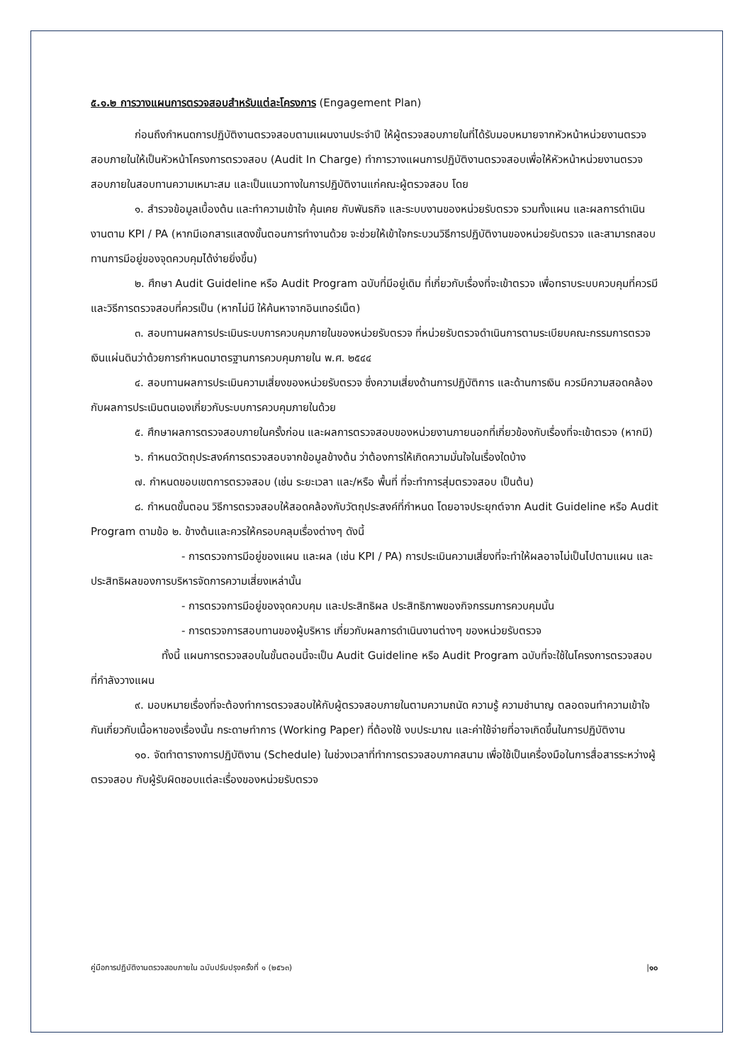๕.๑.๒ การวางแผนการตรวจสอบสำหรับแต่ละโครงการ (Engagement Plan)
ก่อนถึงกำหนดการปฏิบัติงานตรวจสอบตามแผนงานประจำปี ให้ผู้ตรวจสอบภายในที่ได้รับมอบหมายจากหัวหน้าหน่วยงานตรวจสอบภายในให้เป็นหัวหน้าโครงการตรวจสอบ (Audit In Charge) ทำการวางแผนการปฏิบัติงานตรวจสอบเพื่อให้หัวหน้าหน่วยงานตรวจสอบภายในสอบทานความเหมาะสม และเป็นแนวทางในการปฏิบัติงานแก่คณะผู้ตรวจสอบ โดย
๑. สำรวจข้อมูลเบื้องต้น และทำความเข้าใจ คุ้นเคย กับพันธกิจ และระบบงานของหน่วยรับตรวจ รวมทั้งแผน และผลการดำเนินงานตาม KPI / PA (หากมีเอกสารแสดงขั้นตอนการทำงานด้วย จะช่วยให้เข้าใจกระบวนวิธีการปฏิบัติงานของหน่วยรับตรวจ และสามารถสอบทานการมีอยู่ของจุดควบคุมได้ง่ายยิ่งขึ้น)
๒. ศึกษา Audit Guideline หรือ Audit Program ฉบับที่มีอยู่เดิม ที่เกี่ยวกับเรื่องที่จะเข้าตรวจ เพื่อทราบระบบควบคุมที่ควรมี และวิธีการตรวจสอบที่ควรเป็น (หากไม่มี ให้ค้นหาจากอินเทอร์เน็ต)
๓. สอบทานผลการประเมินระบบการควบคุมภายในของหน่วยรับตรวจ ที่หน่วยรับตรวจดำเนินการตามระเบียบคณะกรรมการตรวจเงินแผ่นดินว่าด้วยการกำหนดมาตรฐานการควบคุมภายใน พ.ศ. ๒๕๔๔
๔. สอบทานผลการประเมินความเสี่ยงของหน่วยรับตรวจ ซึ่งความเสี่ยงด้านการปฏิบัติการ และด้านการเงิน ควรมีความสอดคล้องกับผลการประเมินตนเองเกี่ยวกับระบบการควบคุมภายในด้วย
๕. ศึกษาผลการตรวจสอบภายในครั้งก่อน และผลการตรวจสอบของหน่วยงานภายนอกที่เกี่ยวข้องกับเรื่องที่จะเข้าตรวจ (หากมี)
๖. กำหนดวัตถุประสงค์การตรวจสอบจากข้อมูลข้างต้น ว่าต้องการให้เกิดความมั่นใจในเรื่องใดบ้าง
๗. กำหนดขอบเขตการตรวจสอบ (เช่น ระยะเวลา และ/หรือ พื้นที่ ที่จะทำการสุ่มตรวจสอบ เป็นต้น)
๘. กำหนดขั้นตอน วิธีการตรวจสอบให้สอดคล้องกับวัตถุประสงค์ที่กำหนด โดยอาจประยุกต์จาก Audit Guideline หรือ Audit Program ตามข้อ ๒. ข้างต้นและควรให้ครอบคลุมเรื่องต่างๆ ดังนี้
- การตรวจการมีอยู่ของแผน และผล (เช่น KPI / PA) การประเมินความเสี่ยงที่จะทำให้ผลอาจไม่เป็นไปตามแผน และประสิทธิผลของการบริหารจัดการความเสี่ยงเหล่านั้น
- การตรวจการมีอยู่ของจุดควบคุม และประสิทธิผล ประสิทธิภาพของกิจกรรมการควบคุมนั้น
- การตรวจการสอบทานของผู้บริหาร เกี่ยวกับผลการดำเนินงานต่างๆ ของหน่วยรับตรวจ
ทั้งนี้ แผนการตรวจสอบในขั้นตอนนี้จะเป็น Audit Guideline หรือ Audit Program ฉบับที่จะใช้ในโครงการตรวจสอบที่กำลังวางแผน
๙. มอบหมายเรื่องที่จะต้องทำการตรวจสอบให้กับผู้ตรวจสอบภายในตามความถนัด ความรู้ ความชำนาญ ตลอดจนทำความเข้าใจกันเกี่ยวกับเนื้อหาของเรื่องนั้น กระดาษทำการ (Working Paper) ที่ต้องใช้ งบประมาณ และค่าใช้จ่ายที่อาจเกิดขึ้นในการปฏิบัติงาน
๑๐. จัดทำตารางการปฏิบัติงาน (Schedule) ในช่วงเวลาที่ทำการตรวจสอบภาคสนาม เพื่อใช้เป็นเครื่องมือในการสื่อสารระหว่างผู้ตรวจสอบ กับผู้รับผิดชอบแต่ละเรื่องของหน่วยรับตรวจ
คู่มือการปฏิบัติงานตรวจสอบภายใน ฉบับปรับปรุงครั้งที่ ๑ (๒๕๖๓) |๑๐